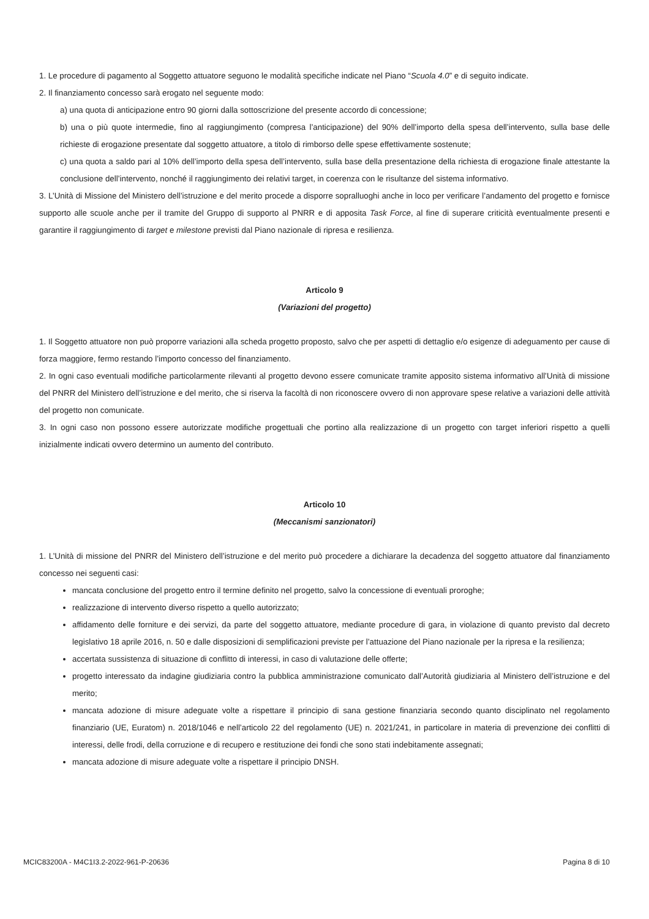1. Le procedure di pagamento al Soggetto attuatore seguono le modalità specifiche indicate nel Piano “Scuola 4.0” e di seguito indicate.
2. Il finanziamento concesso sarà erogato nel seguente modo:
a) una quota di anticipazione entro 90 giorni dalla sottoscrizione del presente accordo di concessione;
b) una o più quote intermedie, fino al raggiungimento (compresa l’anticipazione) del 90% dell’importo della spesa dell’intervento, sulla base delle richieste di erogazione presentate dal soggetto attuatore, a titolo di rimborso delle spese effettivamente sostenute;
c) una quota a saldo pari al 10% dell’importo della spesa dell’intervento, sulla base della presentazione della richiesta di erogazione finale attestante la conclusione dell’intervento, nonché il raggiungimento dei relativi target, in coerenza con le risultanze del sistema informativo.
3. L’Unità di Missione del Ministero dell’istruzione e del merito procede a disporre sopralluoghi anche in loco per verificare l’andamento del progetto e fornisce supporto alle scuole anche per il tramite del Gruppo di supporto al PNRR e di apposita Task Force, al fine di superare criticità eventualmente presenti e garantire il raggiungimento di target e milestone previsti dal Piano nazionale di ripresa e resilienza.
Articolo 9
(Variazioni del progetto)
1. Il Soggetto attuatore non può proporre variazioni alla scheda progetto proposto, salvo che per aspetti di dettaglio e/o esigenze di adeguamento per cause di forza maggiore, fermo restando l’importo concesso del finanziamento.
2. In ogni caso eventuali modifiche particolarmente rilevanti al progetto devono essere comunicate tramite apposito sistema informativo all’Unità di missione del PNRR del Ministero dell’istruzione e del merito, che si riserva la facoltà di non riconoscere ovvero di non approvare spese relative a variazioni delle attività del progetto non comunicate.
3. In ogni caso non possono essere autorizzate modifiche progettuali che portino alla realizzazione di un progetto con target inferiori rispetto a quelli inizialmente indicati ovvero determino un aumento del contributo.
Articolo 10
(Meccanismi sanzionatori)
1. L’Unità di missione del PNRR del Ministero dell’istruzione e del merito può procedere a dichiarare la decadenza del soggetto attuatore dal finanziamento concesso nei seguenti casi:
mancata conclusione del progetto entro il termine definito nel progetto, salvo la concessione di eventuali proroghe;
realizzazione di intervento diverso rispetto a quello autorizzato;
affidamento delle forniture e dei servizi, da parte del soggetto attuatore, mediante procedure di gara, in violazione di quanto previsto dal decreto legislativo 18 aprile 2016, n. 50 e dalle disposizioni di semplificazioni previste per l’attuazione del Piano nazionale per la ripresa e la resilienza;
accertata sussistenza di situazione di conflitto di interessi, in caso di valutazione delle offerte;
progetto interessato da indagine giudiziaria contro la pubblica amministrazione comunicato dall’Autorità giudiziaria al Ministero dell’istruzione e del merito;
mancata adozione di misure adeguate volte a rispettare il principio di sana gestione finanziaria secondo quanto disciplinato nel regolamento finanziario (UE, Euratom) n. 2018/1046 e nell’articolo 22 del regolamento (UE) n. 2021/241, in particolare in materia di prevenzione dei conflitti di interessi, delle frodi, della corruzione e di recupero e restituzione dei fondi che sono stati indebitamente assegnati;
mancata adozione di misure adeguate volte a rispettare il principio DNSH.
MCIC83200A - M4C1I3.2-2022-961-P-20636 Pagina 8 di 10